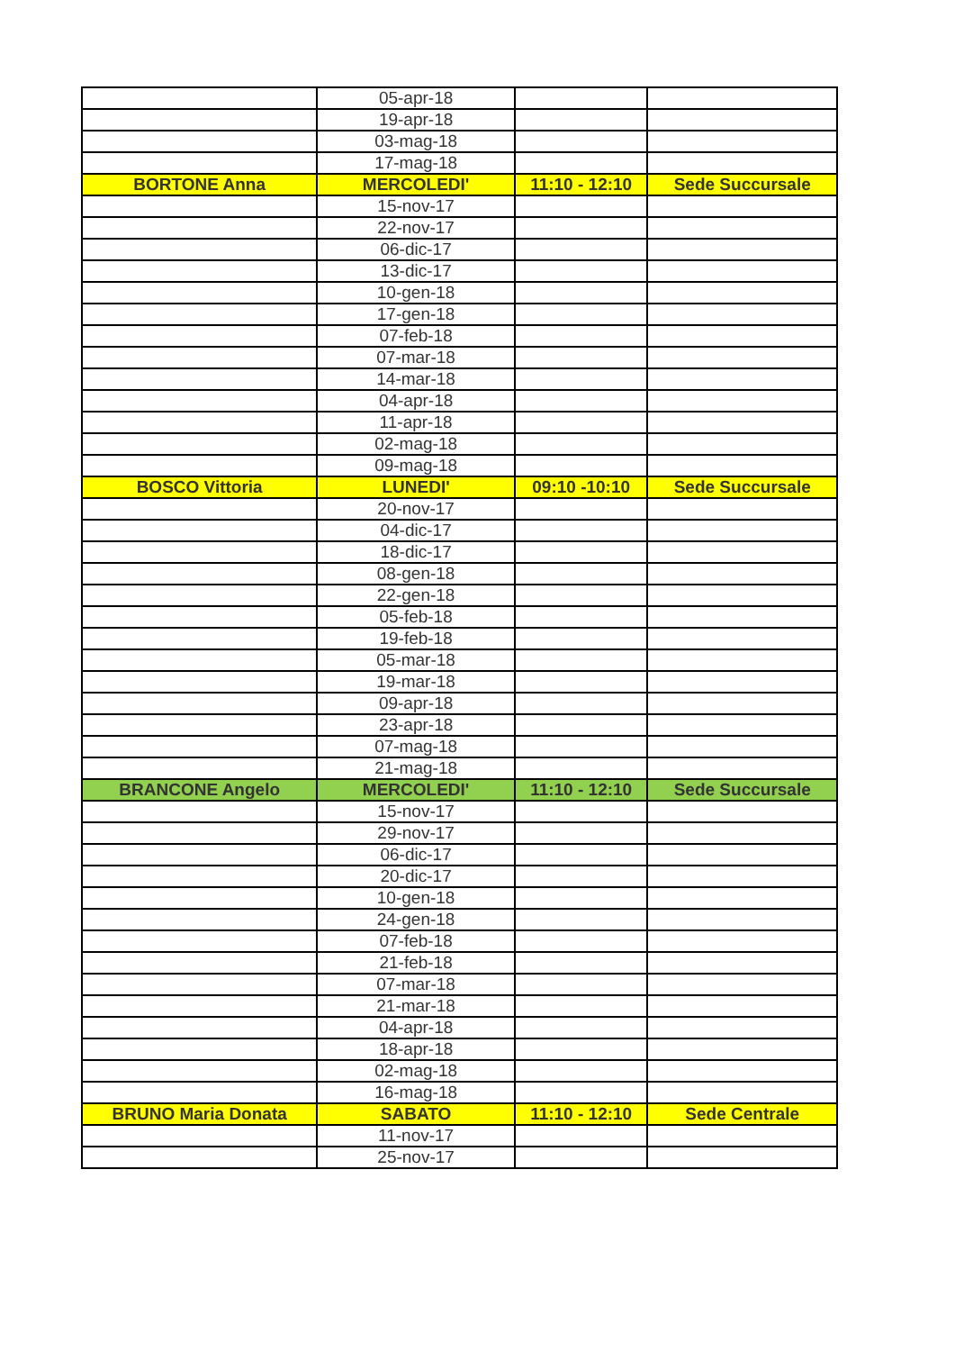| | 05-apr-18 | | |
| | 19-apr-18 | | |
| | 03-mag-18 | | |
| | 17-mag-18 | | |
| BORTONE Anna | MERCOLEDI' | 11:10 - 12:10 | Sede Succursale |
| | 15-nov-17 | | |
| | 22-nov-17 | | |
| | 06-dic-17 | | |
| | 13-dic-17 | | |
| | 10-gen-18 | | |
| | 17-gen-18 | | |
| | 07-feb-18 | | |
| | 07-mar-18 | | |
| | 14-mar-18 | | |
| | 04-apr-18 | | |
| | 11-apr-18 | | |
| | 02-mag-18 | | |
| | 09-mag-18 | | |
| BOSCO Vittoria | LUNEDI' | 09:10 -10:10 | Sede Succursale |
| | 20-nov-17 | | |
| | 04-dic-17 | | |
| | 18-dic-17 | | |
| | 08-gen-18 | | |
| | 22-gen-18 | | |
| | 05-feb-18 | | |
| | 19-feb-18 | | |
| | 05-mar-18 | | |
| | 19-mar-18 | | |
| | 09-apr-18 | | |
| | 23-apr-18 | | |
| | 07-mag-18 | | |
| | 21-mag-18 | | |
| BRANCONE Angelo | MERCOLEDI' | 11:10 - 12:10 | Sede Succursale |
| | 15-nov-17 | | |
| | 29-nov-17 | | |
| | 06-dic-17 | | |
| | 20-dic-17 | | |
| | 10-gen-18 | | |
| | 24-gen-18 | | |
| | 07-feb-18 | | |
| | 21-feb-18 | | |
| | 07-mar-18 | | |
| | 21-mar-18 | | |
| | 04-apr-18 | | |
| | 18-apr-18 | | |
| | 02-mag-18 | | |
| | 16-mag-18 | | |
| BRUNO Maria Donata | SABATO | 11:10 - 12:10 | Sede Centrale |
| | 11-nov-17 | | |
| | 25-nov-17 | | |